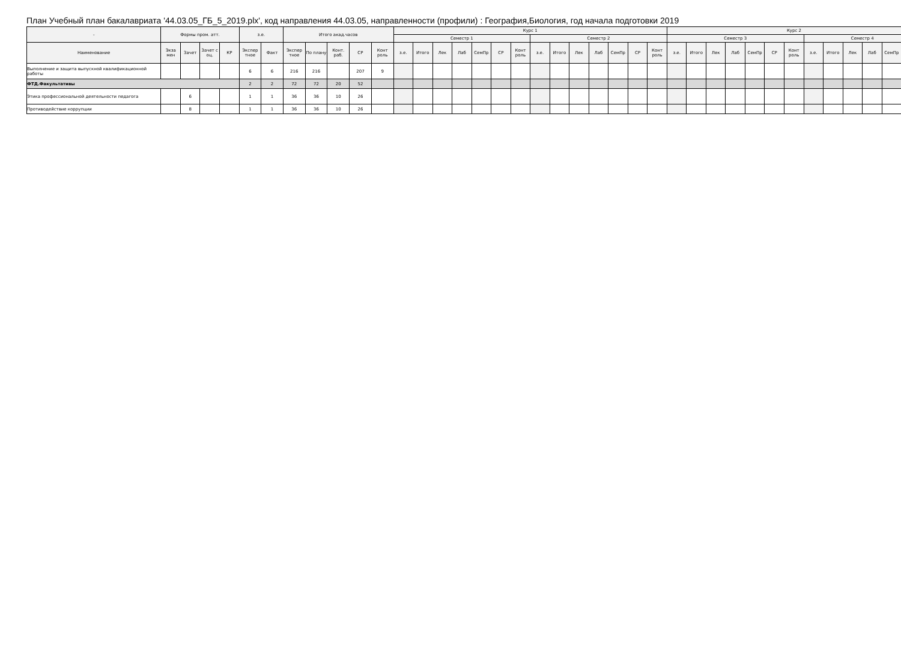План Учебный план бакалавриата '44.03.05_ГБ_5_2019.plx', код направления 44.03.05, направленности (профили) : География,Биология, год начала подготовки 2019
| - | Формы пром. атт. | | | | з.е. | | Итого акад.часов | | | | | Курс 1 | | | | | | | | | | | | | | Курс 2 | | | | | | | | | | | | |
| --- | --- | --- | --- | --- | --- | --- | --- | --- | --- | --- | --- | --- | --- | --- | --- | --- | --- | --- | --- | --- | --- | --- | --- | --- | --- | --- | --- | --- | --- | --- | --- | --- | --- | --- | --- | --- | --- | --- |
| | | | | | | | | | | | | Семестр 1 | | | | | | | Семестр 2 | | | | | | | Семестр 3 | | | | | | | Семестр 4 | | | | | |
| Наименование | Экза мен | Зачет | Зачет с оц. | КР | Экспер тное | Факт | Экспер тное | По плану | Конт. раб. | СР | Конт роль | з.е. | Итого | Лек | Лаб | СемПр | СР | Конт роль | з.е. | Итого | Лек | Лаб | СемПр | СР | Конт роль | з.е. | Итого | Лек | Лаб | СемПр | СР | Конт роль | з.е. | Итого | Лек | Лаб | СемПр | |
| Выполнение и защита выпускной квалификационной работы | | | | | 6 | 6 | 216 | 216 | | 207 | 9 | | | | | | | | | | | | | | | | | | | | | | | | | | | |
| ФТД.Факультативы | | | | | 2 | 2 | 72 | 72 | 20 | 52 | | | | | | | | | | | | | | | | | | | | | | | | | | | | |
| Этика профессиональной деятельности педагога | | 6 | | | 1 | 1 | 36 | 36 | 10 | 26 | | | | | | | | | | | | | | | | | | | | | | | | | | | | |
| Противодействие коррупции | | 8 | | | 1 | 1 | 36 | 36 | 10 | 26 | | | | | | | | | | | | | | | | | | | | | | | | | | | | |